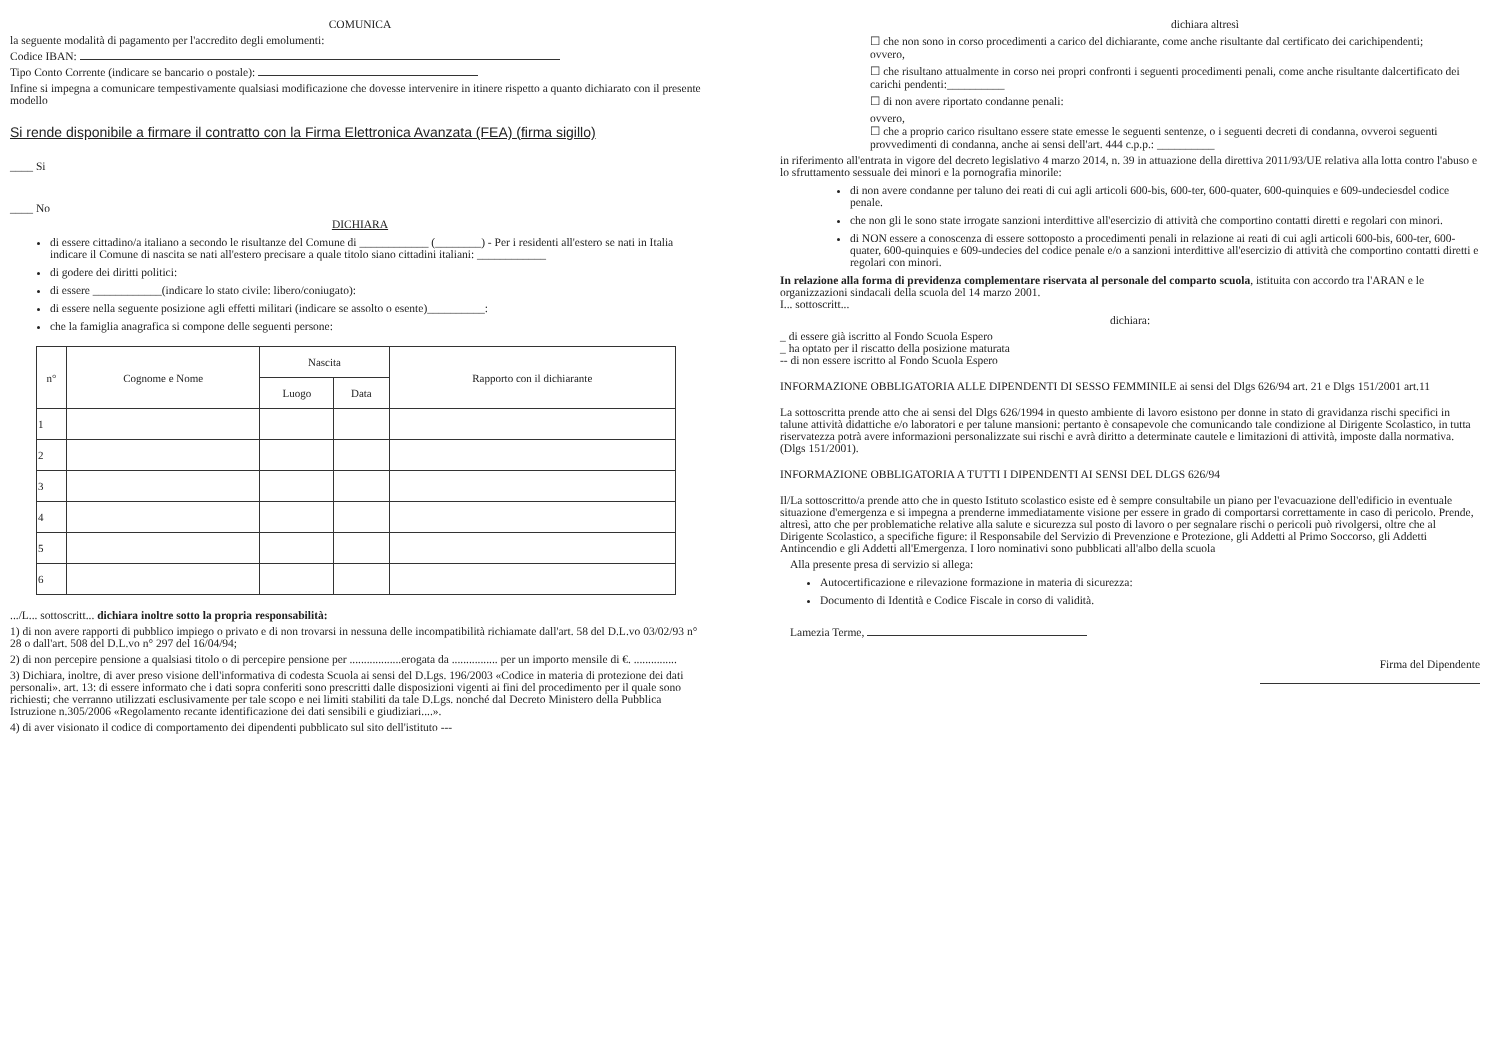COMUNICA
la seguente modalità di pagamento per l'accredito degli emolumenti:
Codice IBAN:
Tipo Conto Corrente (indicare se bancario o postale):
Infine si impegna a comunicare tempestivamente qualsiasi modificazione che dovesse intervenire in itinere rispetto a quanto dichiarato con il presente modello
Si rende disponibile a firmare il contratto con la Firma Elettronica Avanzata (FEA) (firma sigillo)
____ Si
____ No
DICHIARA
di essere cittadino/a italiano a secondo le risultanze del Comune di ____________ (________) - Per i residenti all'estero se nati in Italia indicare il Comune di nascita se nati all'estero precisare a quale titolo siano cittadini italiani: ____________
di godere dei diritti politici:
di essere ____________(indicare lo stato civile: libero/coniugato):
di essere nella seguente posizione agli effetti militari (indicare se assolto o esente)__________:
che la famiglia anagrafica si compone delle seguenti persone:
| n° | Cognome e Nome | Nascita | | Rapporto con il dichiarante |
| --- | --- | --- | --- | --- |
| | | Luogo | Data | |
| 1 | | | | |
| 2 | | | | |
| 3 | | | | |
| 4 | | | | |
| 5 | | | | |
| 6 | | | | |
.../L... sottoscritt... dichiara inoltre sotto la propria responsabilità:
1) di non avere rapporti di pubblico impiego o privato e di non trovarsi in nessuna delle incompatibilità richiamate dall'art. 58 del D.L.vo 03/02/93 n° 28 o dall'art. 508 del D.L.vo n° 297 del 16/04/94;
2) di non percepire pensione a qualsiasi titolo o di percepire pensione per ..................erogata da ................ per un importo mensile di €. ...............
3) Dichiara, inoltre, di aver preso visione dell'informativa di codesta Scuola ai sensi del D.Lgs. 196/2003 «Codice in materia di protezione dei dati personali». art. 13: di essere informato che i dati sopra conferiti sono prescritti dalle disposizioni vigenti ai fini del procedimento per il quale sono richiesti; che verranno utilizzati esclusivamente per tale scopo e nei limiti stabiliti da tale D.Lgs. nonché dal Decreto Ministero della Pubblica Istruzione n.305/2006 «Regolamento recante identificazione dei dati sensibili e giudiziari....».
4) di aver visionato il codice di comportamento dei dipendenti pubblicato sul sito dell'istituto ---
dichiara altresì
☐ che non sono in corso procedimenti a carico del dichiarante, come anche risultante dal certificato dei carichipendenti;
ovvero,
☐ che risultano attualmente in corso nei propri confronti i seguenti procedimenti penali, come anche risultante dalcertificato dei carichi pendenti:__________
☐ di non avere riportato condanne penali:
ovvero,
☐ che a proprio carico risultano essere state emesse le seguenti sentenze, o i seguenti decreti di condanna, ovveroi seguenti provvedimenti di condanna, anche ai sensi dell'art. 444 c.p.p.: __________
in riferimento all'entrata in vigore del decreto legislativo 4 marzo 2014, n. 39 in attuazione della direttiva 2011/93/UE relativa alla lotta contro l'abuso e lo sfruttamento sessuale dei minori e la pornografia minorile:
di non avere condanne per taluno dei reati di cui agli articoli 600-bis, 600-ter, 600-quater, 600-quinquies e 609-undeciesdel codice penale.
che non gli le sono state irrogate sanzioni interdittive all'esercizio di attività che comportino contatti diretti e regolari con minori.
di NON essere a conoscenza di essere sottoposto a procedimenti penali in relazione ai reati di cui agli articoli 600-bis, 600-ter, 600-quater, 600-quinquies e 609-undecies del codice penale e/o a sanzioni interdittive all'esercizio di attività che comportino contatti diretti e regolari con minori.
In relazione alla forma di previdenza complementare riservata al personale del comparto scuola, istituita con accordo tra l'ARAN e le organizzazioni sindacali della scuola del 14 marzo 2001.
I... sottoscritt...
dichiara:
_ di essere già iscritto al Fondo Scuola Espero
_ ha optato per il riscatto della posizione maturata
-- di non essere iscritto al Fondo Scuola Espero
INFORMAZIONE OBBLIGATORIA ALLE DIPENDENTI DI SESSO FEMMINILE ai sensi del Dlgs 626/94 art. 21 e Dlgs 151/2001 art.11
La sottoscritta prende atto che ai sensi del Dlgs 626/1994 in questo ambiente di lavoro esistono per donne in stato di gravidanza rischi specifici in talune attività didattiche e/o laboratori e per talune mansioni: pertanto è consapevole che comunicando tale condizione al Dirigente Scolastico, in tutta riservatezza potrà avere informazioni personalizzate sui rischi e avrà diritto a determinate cautele e limitazioni di attività, imposte dalla normativa. (Dlgs 151/2001).
INFORMAZIONE OBBLIGATORIA A TUTTI I DIPENDENTI AI SENSI DEL DLGS 626/94
Il/La sottoscritto/a prende atto che in questo Istituto scolastico esiste ed è sempre consultabile un piano per l'evacuazione dell'edificio in eventuale situazione d'emergenza e si impegna a prenderne immediatamente visione per essere in grado di comportarsi correttamente in caso di pericolo. Prende, altresì, atto che per problematiche relative alla salute e sicurezza sul posto di lavoro o per segnalare rischi o pericoli può rivolgersi, oltre che al Dirigente Scolastico, a specifiche figure: il Responsabile del Servizio di Prevenzione e Protezione, gli Addetti al Primo Soccorso, gli Addetti Antincendio e gli Addetti all'Emergenza. I loro nominativi sono pubblicati all'albo della scuola
Alla presente presa di servizio si allega:
Autocertificazione e rilevazione formazione in materia di sicurezza:
Documento di Identità e Codice Fiscale in corso di validità.
Lamezia Terme,
Firma del Dipendente